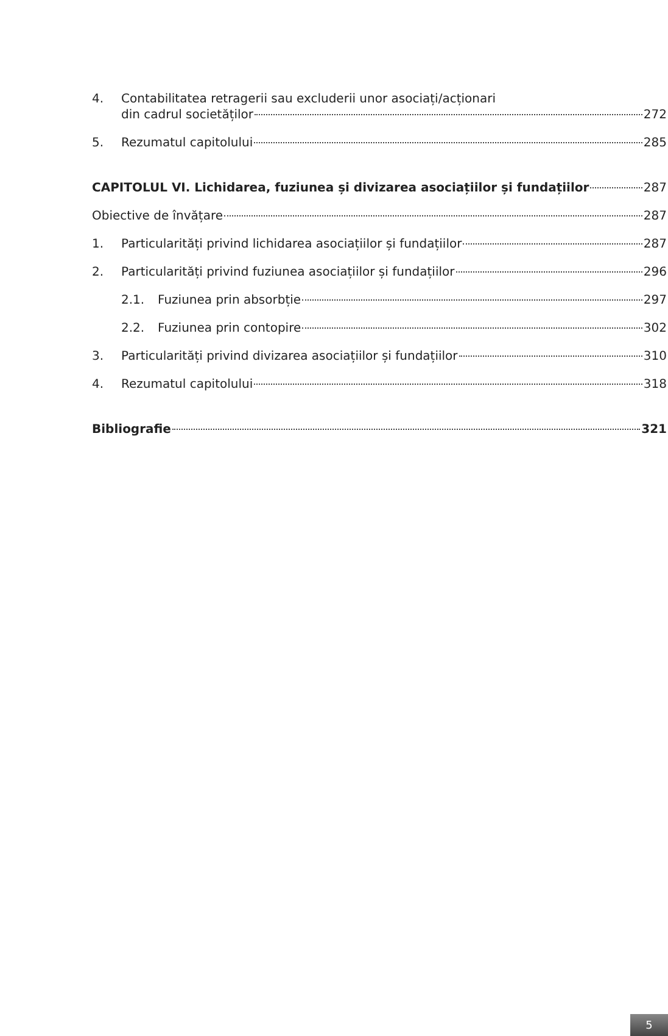4. Contabilitatea retragerii sau excluderii unor asociați/acționari
din cadrul societăților 272
5. Rezumatul capitolului 285
CAPITOLUL VI. Lichidarea, fuziunea și divizarea asociațiilor și fundațiilor 287
Obiective de învățare 287
1. Particularități privind lichidarea asociațiilor și fundațiilor 287
2. Particularități privind fuziunea asociațiilor și fundațiilor 296
2.1. Fuziunea prin absorbție 297
2.2. Fuziunea prin contopire 302
3. Particularități privind divizarea asociațiilor și fundațiilor 310
4. Rezumatul capitolului 318
Bibliografie 321
5